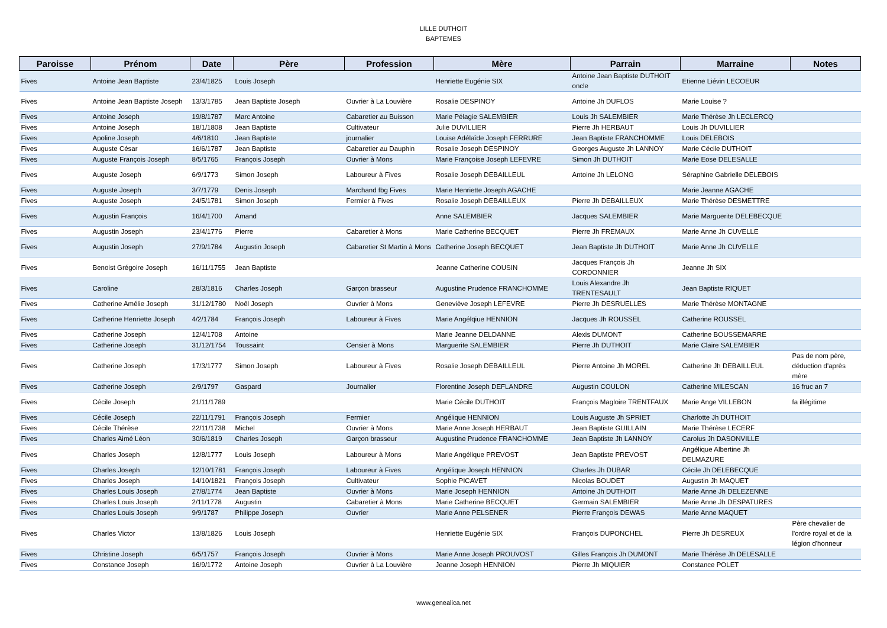LILLE DUTHOIT
BAPTEMES
| Paroisse | Prénom | Date | Père | Profession | Mère | Parrain | Marraine | Notes |
| --- | --- | --- | --- | --- | --- | --- | --- | --- |
| Fives | Antoine Jean Baptiste | 23/4/1825 | Louis Joseph | | Henriette Eugénie SIX | Antoine Jean Baptiste DUTHOIT oncle | Etienne Liévin LECOEUR | |
| Fives | Antoine Jean Baptiste Joseph | 13/3/1785 | Jean Baptiste Joseph | Ouvrier à La Louvière | Rosalie DESPINOY | Antoine Jh DUFLOS | Marie Louise ? | |
| Fives | Antoine Joseph | 19/8/1787 | Marc Antoine | Cabaretier au Buisson | Marie Pélagie SALEMBIER | Louis Jh SALEMBIER | Marie Thérèse Jh LECLERCQ | |
| Fives | Antoine Joseph | 18/1/1808 | Jean Baptiste | Cultivateur | Julie DUVILLIER | Pierre Jh HERBAUT | Louis Jh DUVILLIER | |
| Fives | Apoline Joseph | 4/6/1810 | Jean Baptiste | journalier | Louise Adélaîde Joseph FERRURE | Jean Baptiste FRANCHOMME | Louis DELEBOIS | |
| Fives | Auguste César | 16/6/1787 | Jean Baptiste | Cabaretier au Dauphin | Rosalie Joseph DESPINOY | Georges Auguste Jh LANNOY | Marie Cécile DUTHOIT | |
| Fives | Auguste François Joseph | 8/5/1765 | François Joseph | Ouvrier à Mons | Marie Françoise Joseph LEFEVRE | Simon Jh DUTHOIT | Marie Eose DELESALLE | |
| Fives | Auguste Joseph | 6/9/1773 | Simon Joseph | Laboureur à Fives | Rosalie Joseph DEBAILLEUL | Antoine Jh LELONG | Séraphine Gabrielle DELEBOIS | |
| Fives | Auguste Joseph | 3/7/1779 | Denis Joseph | Marchand fbg Fives | Marie Henriette Joseph AGACHE | | Marie Jeanne AGACHE | |
| Fives | Auguste Joseph | 24/5/1781 | Simon Joseph | Fermier à Fives | Rosalie Joseph DEBAILLEUX | Pierre Jh DEBAILLEUX | Marie Thérèse DESMETTRE | |
| Fives | Augustin François | 16/4/1700 | Amand | | Anne SALEMBIER | Jacques SALEMBIER | Marie Marguerite DELEBECQUE | |
| Fives | Augustin Joseph | 23/4/1776 | Pierre | Cabaretier à Mons | Marie Catherine BECQUET | Pierre Jh FREMAUX | Marie Anne Jh CUVELLE | |
| Fives | Augustin Joseph | 27/9/1784 | Augustin Joseph | Cabaretier St Martin à Mons | Catherine Joseph BECQUET | Jean Baptiste Jh DUTHOIT | Marie Anne Jh CUVELLE | |
| Fives | Benoist Grégoire Joseph | 16/11/1755 | Jean Baptiste | | Jeanne Catherine COUSIN | Jacques François Jh CORDONNIER | Jeanne Jh SIX | |
| Fives | Caroline | 28/3/1816 | Charles Joseph | Garçon brasseur | Augustine Prudence FRANCHOMME | Louis Alexandre Jh TRENTESAULT | Jean Baptiste RIQUET | |
| Fives | Catherine Amélie Joseph | 31/12/1780 | Noêl Joseph | Ouvrier à Mons | Geneviève Joseph LEFEVRE | Pierre Jh DESRUELLES | Marie Thérèse MONTAGNE | |
| Fives | Catherine Henriette Joseph | 4/2/1784 | François Joseph | Laboureur à Fives | Marie Angélqiue HENNION | Jacques Jh ROUSSEL | Catherine ROUSSEL | |
| Fives | Catherine Joseph | 12/4/1708 | Antoine | | Marie Jeanne DELDANNE | Alexis DUMONT | Catherine BOUSSEMARRE | |
| Fives | Catherine Joseph | 31/12/1754 | Toussaint | Censier à Mons | Marguerite SALEMBIER | Pierre Jh DUTHOIT | Marie Claire SALEMBIER | |
| Fives | Catherine Joseph | 17/3/1777 | Simon Joseph | Laboureur à Fives | Rosalie Joseph DEBAILLEUL | Pierre Antoine Jh MOREL | Catherine Jh DEBAILLEUL | Pas de nom père, déduction d'après mère |
| Fives | Catherine Joseph | 2/9/1797 | Gaspard | Journalier | Florentine Joseph DEFLANDRE | Augustin COULON | Catherine MILESCAN | 16 fruc an 7 |
| Fives | Cécile Joseph | 21/11/1789 | | | Marie Cécile DUTHOIT | François Magloire TRENTFAUX | Marie Ange VILLEBON | fa illégitime |
| Fives | Cécile Joseph | 22/11/1791 | François Joseph | Fermier | Angélique HENNION | Louis Auguste Jh SPRIET | Charlotte Jh DUTHOIT | |
| Fives | Cécile Thérèse | 22/11/1738 | Michel | Ouvrier à Mons | Marie Anne Joseph HERBAUT | Jean Baptiste GUILLAIN | Marie Thérèse LECERF | |
| Fives | Charles Aimé Léon | 30/6/1819 | Charles Joseph | Garçon brasseur | Augustine Prudence FRANCHOMME | Jean Baptiste Jh LANNOY | Carolus Jh DASONVILLE | |
| Fives | Charles Joseph | 12/8/1777 | Louis Joseph | Laboureur à Mons | Marie Angélique PREVOST | Jean Baptiste PREVOST | Angélique Albertine Jh DELMAZURE | |
| Fives | Charles Joseph | 12/10/1781 | François Joseph | Laboureur à Fives | Angélique Joseph HENNION | Charles Jh DUBAR | Cécile Jh DELEBECQUE | |
| Fives | Charles Joseph | 14/10/1821 | François Joseph | Cultivateur | Sophie PICAVET | Nicolas BOUDET | Augustin Jh MAQUET | |
| Fives | Charles Louis Joseph | 27/8/1774 | Jean Baptiste | Ouvrier à Mons | Marie Joseph HENNION | Antoine Jh DUTHOIT | Marie Anne Jh DELEZENNE | |
| Fives | Charles Louis Joseph | 2/11/1778 | Augustin | Cabaretier à Mons | Marie Catherine BECQUET | Germain SALEMBIER | Marie Anne Jh DESPATURES | |
| Fives | Charles Louis Joseph | 9/9/1787 | Philippe Joseph | Ouvrier | Marie Anne PELSENER | Pierre François DEWAS | Marie Anne MAQUET | |
| Fives | Charles Victor | 13/8/1826 | Louis Joseph | | Henriette Eugénie SIX | François DUPONCHEL | Pierre Jh DESREUX | Père chevalier de l'ordre royal et de la légion d'honneur |
| Fives | Christine Joseph | 6/5/1757 | François Joseph | Ouvrier à Mons | Marie Anne Joseph PROUVOST | Gilles François Jh DUMONT | Marie Thérèse Jh DELESALLE | |
| Fives | Constance Joseph | 16/9/1772 | Antoine Joseph | Ouvrier à La Louvière | Jeanne Joseph HENNION | Pierre Jh MIQUIER | Constance POLET | |
www.genealica.net